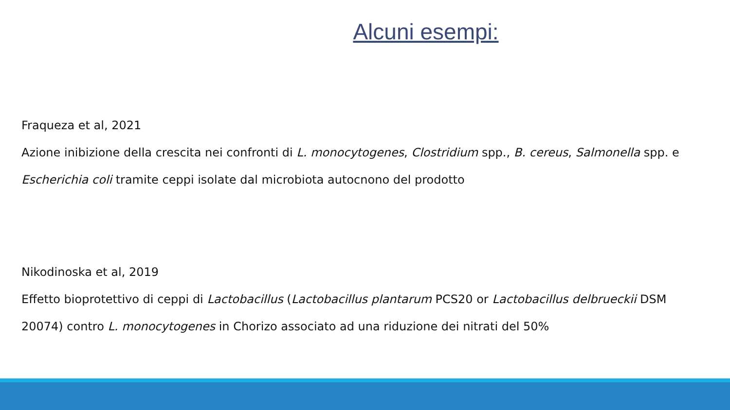Alcuni esempi:
Fraqueza et al, 2021
Azione inibizione della crescita nei confronti di L. monocytogenes, Clostridium spp., B. cereus, Salmonella spp. e Escherichia coli tramite ceppi isolate dal microbiota autocnono del prodotto
Nikodinoska et al, 2019
Effetto bioprotettivo di ceppi di Lactobacillus (Lactobacillus plantarum PCS20 or Lactobacillus delbrueckii DSM 20074) contro L. monocytogenes in Chorizo associato ad una riduzione dei nitrati del 50%